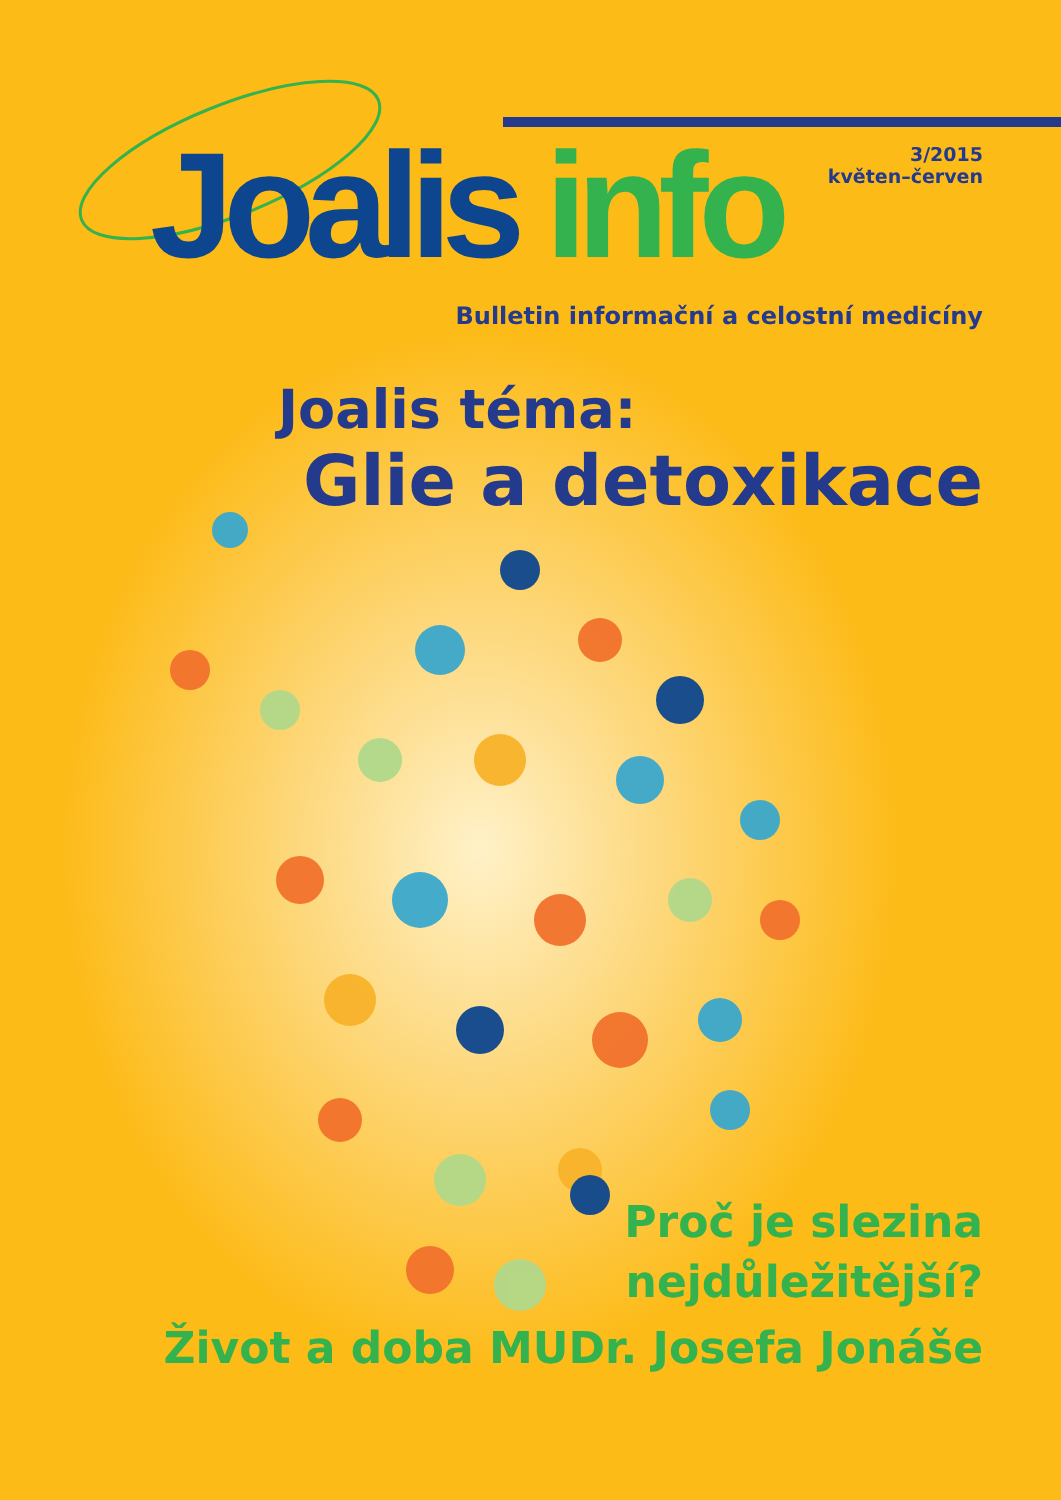Joalis info
3/2015
květen–červen
Bulletin informační a celostní medicíny
Joalis téma:
Glie a detoxikace
Proč je slezina
nejdůležitější?
Život a doba MUDr. Josefa Jonáše